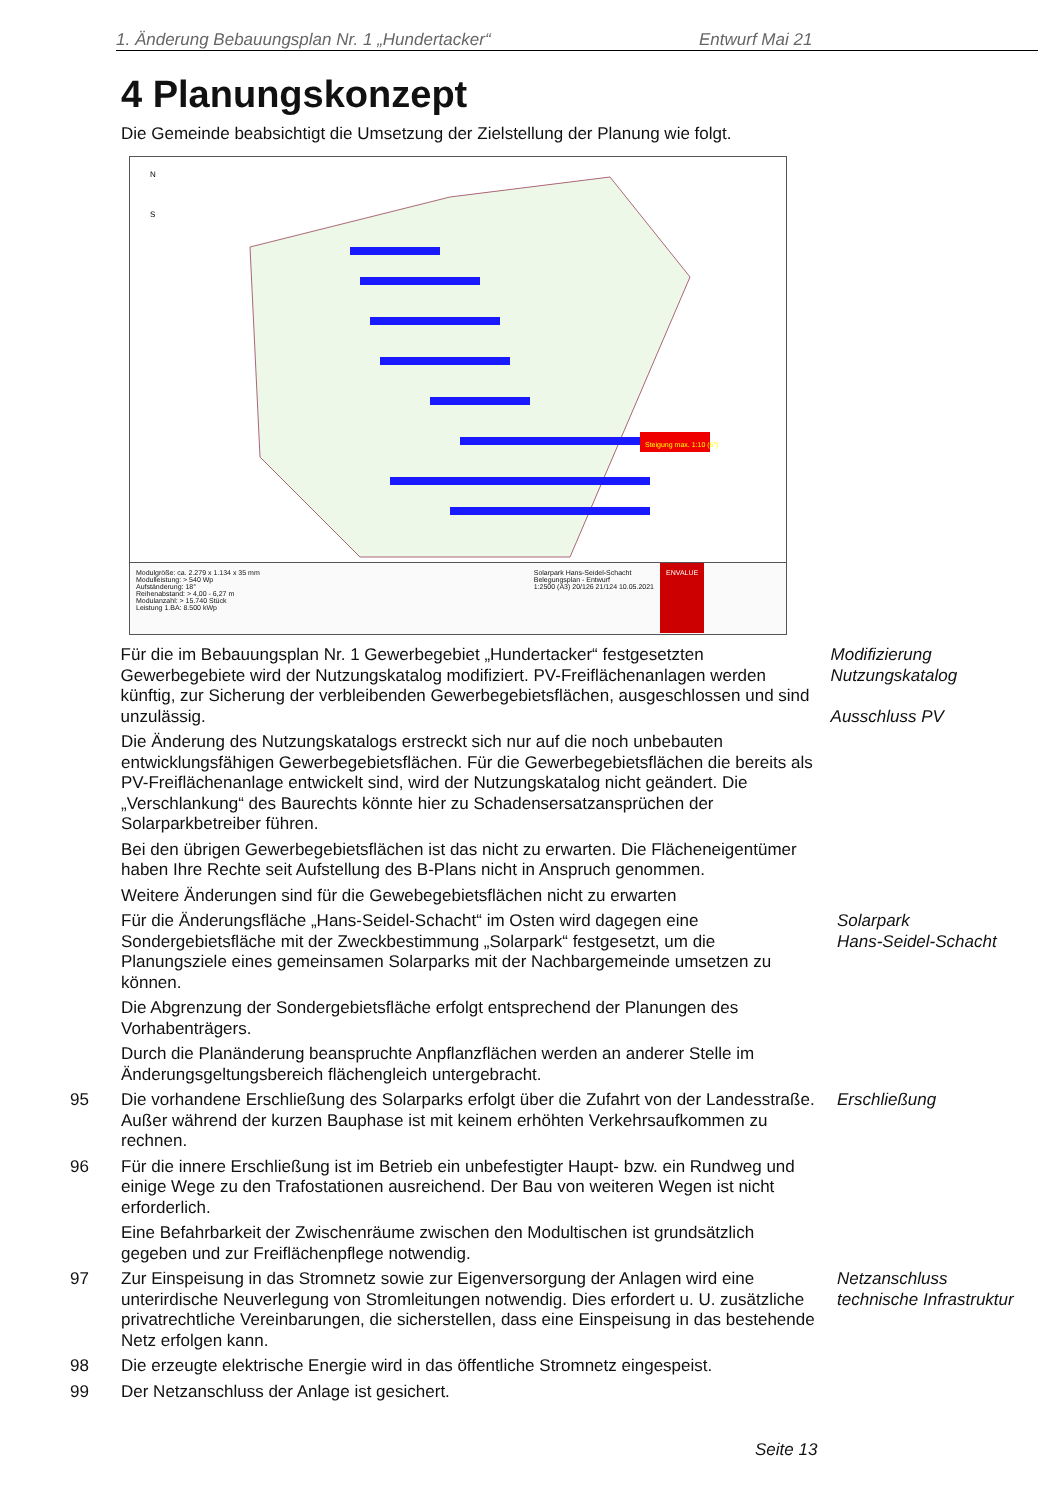1. Änderung Bebauungsplan Nr. 1 „Hundertacker“Entwurf Mai 21
4 Planungskonzept
Die Gemeinde beabsichtigt die Umsetzung der Zielstellung der Planung wie folgt.
Steigung max. 1:10 (6°)
N
S
Modulgröße: ca. 2.279 x 1.134 x 35 mm
Modulleistung: > 540 Wp
Aufständerung: 18°
Reihenabstand: > 4,00 - 6,27 m
Modulanzahl: > 15.740 Stück
Leistung 1.BA: 8.500 kWp
Solarpark Hans-Seidel-Schacht
Belegungsplan - Entwurf
1:2500 (A3) 20/126 21/124 10.05.2021
ENVALUE
Für die im Bebauungsplan Nr. 1 Gewerbegebiet „Hundertacker“ festgesetzten Gewerbegebiete wird der Nutzungskatalog modifiziert. PV-Freiflächenanlagen werden künftig, zur Sicherung der verbleibenden Gewerbegebietsflächen, ausgeschlossen und sind unzulässig.
Modifizierung Nutzungskatalog
Ausschluss PV
Die Änderung des Nutzungskatalogs erstreckt sich nur auf die noch unbebauten entwicklungsfähigen Gewerbegebietsflächen. Für die Gewerbegebietsflächen die bereits als PV-Freiflächenanlage entwickelt sind, wird der Nutzungskatalog nicht geändert. Die „Verschlankung“ des Baurechts könnte hier zu Schadensersatzansprüchen der Solarparkbetreiber führen.
Bei den übrigen Gewerbegebietsflächen ist das nicht zu erwarten. Die Flächeneigentümer haben Ihre Rechte seit Aufstellung des B-Plans nicht in Anspruch genommen.
Weitere Änderungen sind für die Gewebegebietsflächen nicht zu erwarten
Für die Änderungsfläche „Hans-Seidel-Schacht“ im Osten wird dagegen eine Sondergebietsfläche mit der Zweckbestimmung „Solarpark“ festgesetzt, um die Planungsziele eines gemeinsamen Solarparks mit der Nachbargemeinde umsetzen zu können.
Solarpark
Hans-Seidel-Schacht
Die Abgrenzung der Sondergebietsfläche erfolgt entsprechend der Planungen des Vorhabenträgers.
Durch die Planänderung beanspruchte Anpflanzflächen werden an anderer Stelle im Änderungsgeltungsbereich flächengleich untergebracht.
95 Die vorhandene Erschließung des Solarparks erfolgt über die Zufahrt von der Landesstraße. Außer während der kurzen Bauphase ist mit keinem erhöhten Verkehrsaufkommen zu rechnen.
Erschließung
96 Für die innere Erschließung ist im Betrieb ein unbefestigter Haupt- bzw. ein Rundweg und einige Wege zu den Trafostationen ausreichend. Der Bau von weiteren Wegen ist nicht erforderlich.
Eine Befahrbarkeit der Zwischenräume zwischen den Modultischen ist grundsätzlich gegeben und zur Freiflächenpflege notwendig.
97 Zur Einspeisung in das Stromnetz sowie zur Eigenversorgung der Anlagen wird eine unterirdische Neuverlegung von Stromleitungen notwendig. Dies erfordert u. U. zusätzliche privatrechtliche Vereinbarungen, die sicherstellen, dass eine Einspeisung in das bestehende Netz erfolgen kann.
Netzanschluss
technische Infrastruktur
98 Die erzeugte elektrische Energie wird in das öffentliche Stromnetz eingespeist.
99 Der Netzanschluss der Anlage ist gesichert.
Seite 13